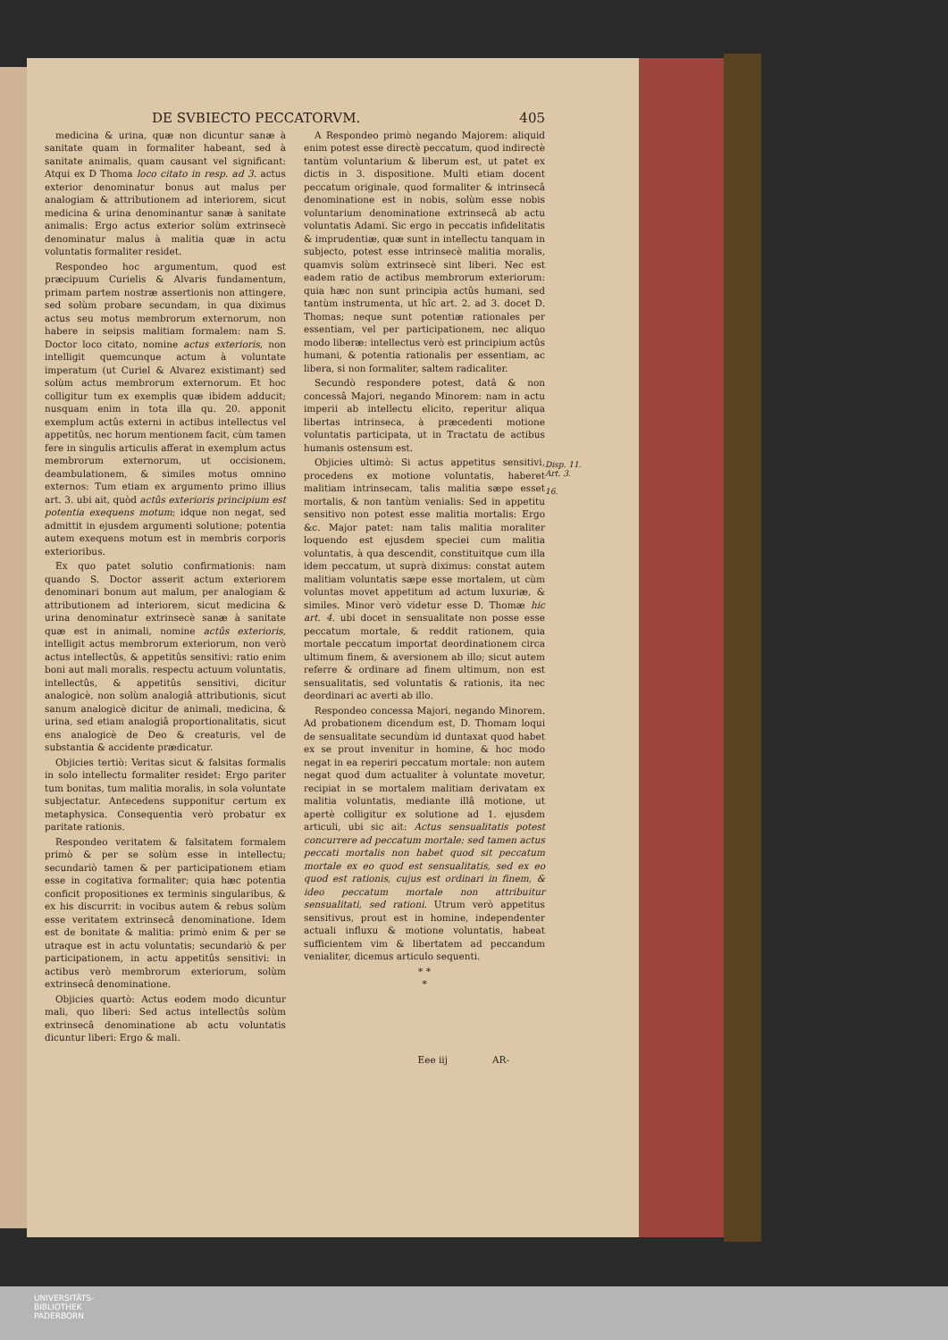DE SVBIECTO PECCATORVM. 405
medicina & urina, quæ non dicuntur sanæ à sanitate quam in formaliter habeant, sed à sanitate animalis, quam causant vel significant: Atqui ex D Thoma loco citato in resp. ad 3. actus exterior denominatur bonus aut malus per analogiam & attributionem ad interiorem, sicut medicina & urina denominantur sanæ à sanitate animalis: Ergo actus exterior solùm extrinsecè denominatur malus à malitia quæ in actu voluntatis formaliter residet.
Respondeo hoc argumentum, quod est præcipuum Curielis & Alvaris fundamentum, primam partem nostræ assertionis non attingere, sed solùm probare secundam, in qua diximus actus seu motus membrorum externorum, non habere in seipsis malitiam formalem: nam S. Doctor loco citato, nomine actus exterioris, non intelligit quemcunque actum à voluntate imperatum (ut Curiel & Alvarez existimant) sed solùm actus membrorum externorum. Et hoc colligitur tum ex exemplis quæ ibidem adducit; nusquam enim in tota illa qu. 20. apponit exemplum actûs externi in actibus intellectus vel appetitûs, nec horum mentionem facit, cùm tamen fere in singulis articulis afferat in exemplum actus membrorum externorum, ut occisionem, deambulationem, & similes motus omnino externos: Tum etiam ex argumento primo illius art. 3. ubi ait, quòd actûs exterioris principium est potentia exequens motum; idque non negat, sed admittit in ejusdem argumenti solutione; potentia autem exequens motum est in membris corporis exterioribus.
Ex quo patet solutio confirmationis: nam quando S. Doctor asserit actum exteriorem denominari bonum aut malum, per analogiam & attributionem ad interiorem, sicut medicina & urina denominatur extrinsecè sanæ à sanitate quæ est in animali, nomine actûs exterioris, intelligit actus membrorum exteriorum, non verò actus intellectûs, & appetitûs sensitivi: ratio enim boni aut mali moralis, respectu actuum voluntatis, intellectûs, & appetitûs sensitivi, dicitur analogicè, non solùm analogiâ attributionis, sicut sanum analogicè dicitur de animali, medicina, & urina, sed etiam analogiâ proportionalitatis, sicut ens analogicè de Deo & creaturis, vel de substantia & accidente prædicatur.
Objicies tertiò: Veritas sicut & falsitas formalis in solo intellectu formaliter residet: Ergo pariter tum bonitas, tum malitia moralis, in sola voluntate subjectatur. Antecedens supponitur certum ex metaphysica. Consequentia verò probatur ex paritate rationis.
Respondeo veritatem & falsitatem formalem primò & per se solùm esse in intellectu; secundariò tamen & per participationem etiam esse in cogitativa formaliter; quia hæc potentia conficit propositiones ex terminis singularibus, & ex his discurrit: in vocibus autem & rebus solùm esse veritatem extrinsecâ denominatione. Idem est de bonitate & malitia: primò enim & per se utraque est in actu voluntatis; secundariò & per participationem, in actu appetitûs sensitivi: in actibus verò membrorum exteriorum, solùm extrinsecâ denominatione.
Objicies quartò: Actus eodem modo dicuntur mali, quo liberi: Sed actus intellectûs solùm extrinsecâ denominatione ab actu voluntatis dicuntur liberi: Ergo & mali.
A Respondeo primò negando Majorem: aliquid enim potest esse directè peccatum, quod indirectè tantùm voluntarium & liberum est, ut patet ex dictis in 3. dispositione. Multi etiam docent peccatum originale, quod formaliter & intrinsecâ denominatione est in nobis, solùm esse nobis voluntarium denominatione extrinsecâ ab actu voluntatis Adami. Sic ergo in peccatis infidelitatis & imprudentiæ, quæ sunt in intellectu tanquam in subjecto, potest esse intrinsecè malitia moralis, quamvis solùm extrinsecè sint liberi. Nec est eadem ratio de actibus membrorum exteriorum: quia hæc non sunt principia actûs humani, sed tantùm instrumenta, ut hîc art. 2. ad 3. docet D. Thomas; neque sunt potentiæ rationales per essentiam, vel per participationem, nec aliquo modo liberæ: intellectus verò est principium actûs humani, & potentia rationalis per essentiam, ac libera, si non formaliter, saltem radicaliter.
Secundò respondere potest, datâ & non concessâ Majori, negando Minorem: nam in actu imperii ab intellectu elicito, reperitur aliqua libertas intrinseca, à præcedenti motione voluntatis participata, ut in Tractatu de actibus humanis ostensum est.
Objicies ultimò: Si actus appetitus sensitivi, procedens ex motione voluntatis, haberet malitiam intrinsecam, talis malitia sæpe esset mortalis, & non tantùm venialis: Sed in appetitu sensitivo non potest esse malitia mortalis: Ergo &c. Major patet: nam talis malitia moraliter loquendo est ejusdem speciei cum malitia voluntatis, à qua descendit, constituitque cum illa idem peccatum, ut suprà diximus: constat autem malitiam voluntatis sæpe esse mortalem, ut cùm voluntas movet appetitum ad actum luxuriæ, & similes. Minor verò videtur esse D. Thomæ hic art. 4. ubi docet in sensualitate non posse esse peccatum mortale, & reddit rationem, quia mortale peccatum importat deordinationem circa ultimum finem, & aversionem ab illo; sicut autem referre & ordinare ad finem ultimum, non est sensualitatis, sed voluntatis & rationis, ita nec deordinari ac averti ab illo.
Respondeo concessa Majori, negando Minorem. Ad probationem dicendum est, D. Thomam loqui de sensualitate secundùm id duntaxat quod habet ex se prout invenitur in homine, & hoc modo negat in ea reperiri peccatum mortale: non autem negat quod dum actualiter à voluntate movetur, recipiat in se mortalem malitiam derivatam ex malitia voluntatis, mediante illâ motione, ut apertè colligitur ex solutione ad 1. ejusdem articuli, ubi sic ait: Actus sensualitatis potest concurrere ad peccatum mortale: sed tamen actus peccati mortalis non habet quod sit peccatum mortale ex eo quod est sensualitatis, sed ex eo quod est rationis, cujus est ordinari in finem, & ideo peccatum mortale non attribuitur sensualitati, sed rationi. Utrum verò appetitus sensitivus, prout est in homine, independenter actuali influxu & motione voluntatis, habeat sufficientem vim & libertatem ad peccandum venialiter, dicemus articulo sequenti.
* *
*
Eee iij AR-
Disp. 11.
Art. 3.
16.
UNIVERSITÄTS-
BIBLIOTHEK
PADERBORN